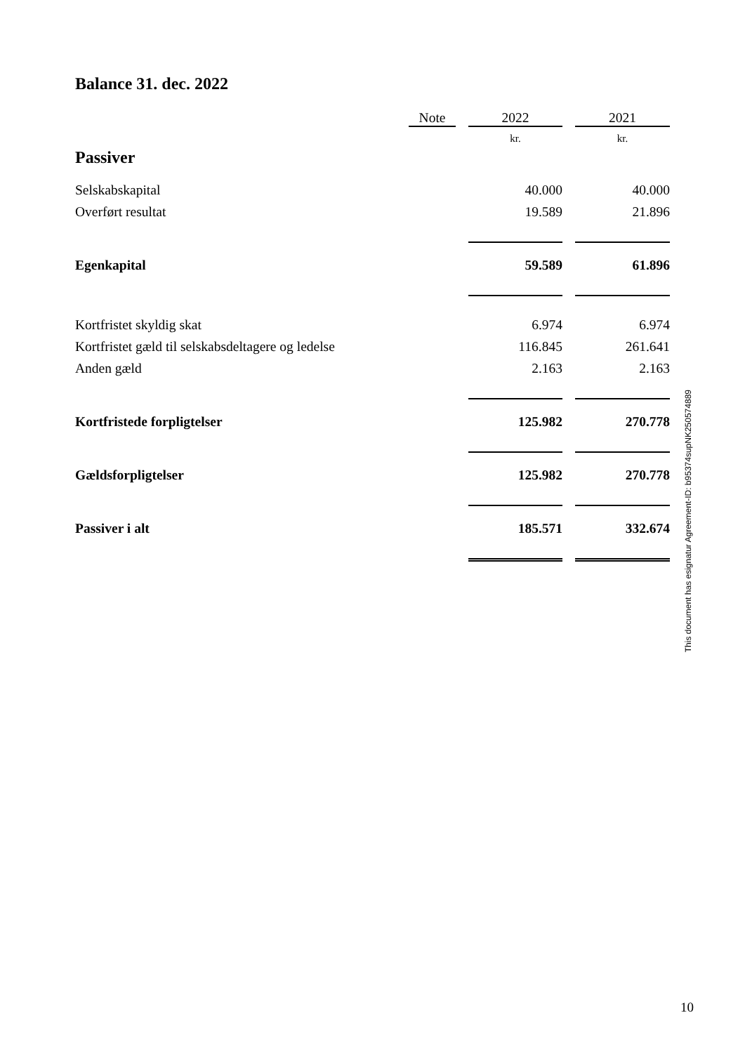Balance 31. dec. 2022
| | Note | | 2022 | | 2021 |
| --- | --- | --- | --- | --- | --- |
| Passiver | | | kr. | | kr. |
| Selskabskapital | | | 40.000 | | 40.000 |
| Overført resultat | | | 19.589 | | 21.896 |
| Egenkapital | | | 59.589 | | 61.896 |
| Kortfristet skyldig skat | | | 6.974 | | 6.974 |
| Kortfristet gæld til selskabsdeltagere og ledelse | | | 116.845 | | 261.641 |
| Anden gæld | | | 2.163 | | 2.163 |
| Kortfristede forpligtelser | | | 125.982 | | 270.778 |
| Gældsforpligtelser | | | 125.982 | | 270.778 |
| Passiver i alt | | | 185.571 | | 332.674 |
This document has esignatur Agreement-ID: b95374supNK250574889
10